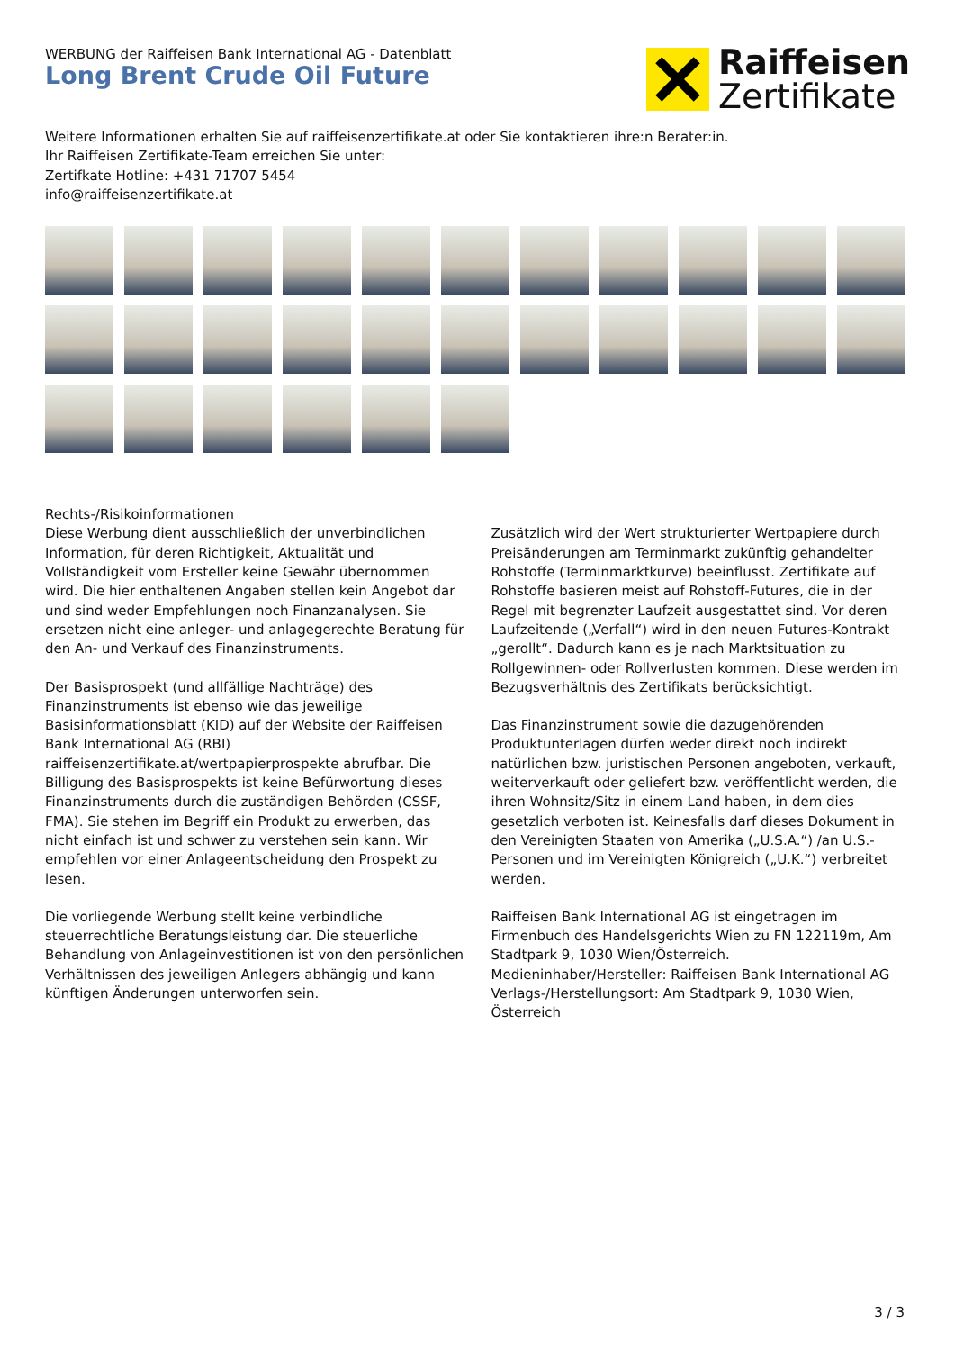WERBUNG der Raiffeisen Bank International AG - Datenblatt
Long Brent Crude Oil Future
Raiffeisen
Zertifikate
Weitere Informationen erhalten Sie auf raiffeisenzertifikate.at oder Sie kontaktieren ihre:n Berater:in.
Ihr Raiffeisen Zertifikate-Team erreichen Sie unter:
Zertifkate Hotline: +431 71707 5454
info@raiffeisenzertifikate.at
Rechts-/Risikoinformationen
Diese Werbung dient ausschließlich der unverbindlichen Information, für deren Richtigkeit, Aktualität und Vollständigkeit vom Ersteller keine Gewähr übernommen wird. Die hier enthaltenen Angaben stellen kein Angebot dar und sind weder Empfehlungen noch Finanzanalysen. Sie ersetzen nicht eine anleger- und anlagegerechte Beratung für den An- und Verkauf des Finanzinstruments.
Der Basisprospekt (und allfällige Nachträge) des Finanzinstruments ist ebenso wie das jeweilige Basisinformationsblatt (KID) auf der Website der Raiffeisen Bank International AG (RBI) raiffeisenzertifikate.at/wertpapierprospekte abrufbar. Die Billigung des Basisprospekts ist keine Befürwortung dieses Finanzinstruments durch die zuständigen Behörden (CSSF, FMA). Sie stehen im Begriff ein Produkt zu erwerben, das nicht einfach ist und schwer zu verstehen sein kann. Wir empfehlen vor einer Anlageentscheidung den Prospekt zu lesen.
Die vorliegende Werbung stellt keine verbindliche steuerrechtliche Beratungsleistung dar. Die steuerliche Behandlung von Anlageinvestitionen ist von den persönlichen Verhältnissen des jeweiligen Anlegers abhängig und kann künftigen Änderungen unterworfen sein.
Zusätzlich wird der Wert strukturierter Wertpapiere durch Preisänderungen am Terminmarkt zukünftig gehandelter Rohstoffe (Terminmarktkurve) beeinflusst. Zertifikate auf Rohstoffe basieren meist auf Rohstoff-Futures, die in der Regel mit begrenzter Laufzeit ausgestattet sind. Vor deren Laufzeitende („Verfall“) wird in den neuen Futures-Kontrakt „gerollt“. Dadurch kann es je nach Marktsituation zu Rollgewinnen- oder Rollverlusten kommen. Diese werden im Bezugsverhältnis des Zertifikats berücksichtigt.
Das Finanzinstrument sowie die dazugehörenden Produktunterlagen dürfen weder direkt noch indirekt natürlichen bzw. juristischen Personen angeboten, verkauft, weiterverkauft oder geliefert bzw. veröffentlicht werden, die ihren Wohnsitz/Sitz in einem Land haben, in dem dies gesetzlich verboten ist. Keinesfalls darf dieses Dokument in den Vereinigten Staaten von Amerika („U.S.A.“) /an U.S.-Personen und im Vereinigten Königreich („U.K.“) verbreitet werden.
Raiffeisen Bank International AG ist eingetragen im Firmenbuch des Handelsgerichts Wien zu FN 122119m, Am Stadtpark 9, 1030 Wien/Österreich.
Medieninhaber/Hersteller: Raiffeisen Bank International AG
Verlags-/Herstellungsort: Am Stadtpark 9, 1030 Wien, Österreich
3 / 3